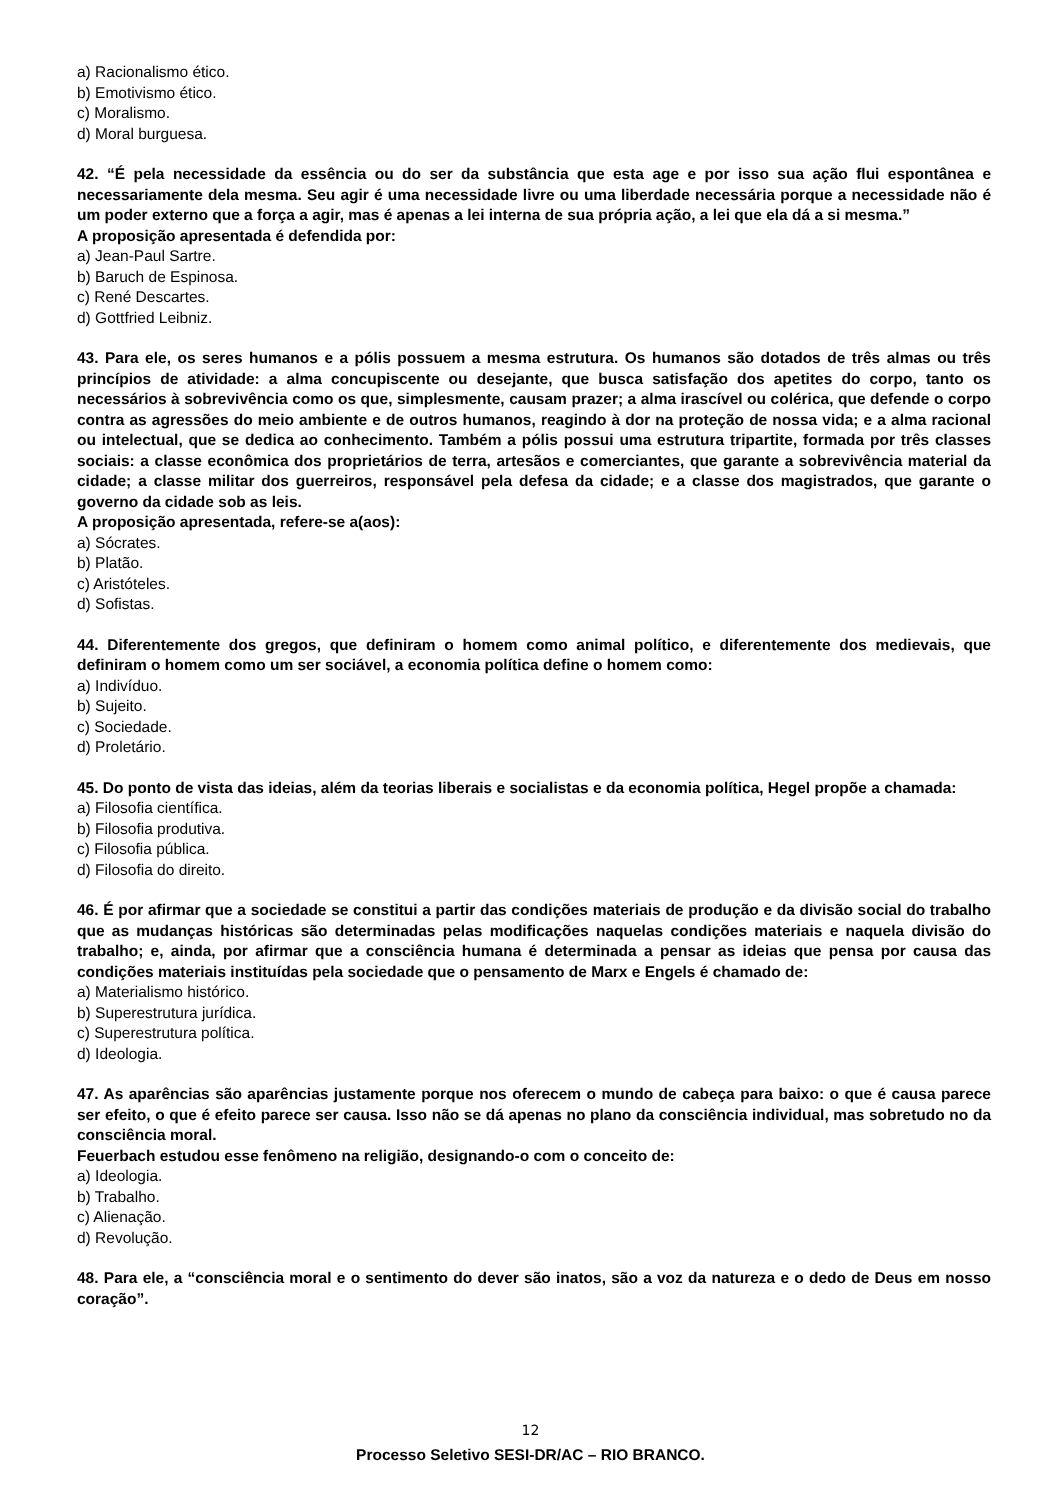a) Racionalismo ético.
b) Emotivismo ético.
c) Moralismo.
d) Moral burguesa.
42. “É pela necessidade da essência ou do ser da substância que esta age e por isso sua ação flui espontânea e necessariamente dela mesma. Seu agir é uma necessidade livre ou uma liberdade necessária porque a necessidade não é um poder externo que a força a agir, mas é apenas a lei interna de sua própria ação, a lei que ela dá a si mesma.”
A proposição apresentada é defendida por:
a) Jean-Paul Sartre.
b) Baruch de Espinosa.
c) René Descartes.
d) Gottfried Leibniz.
43. Para ele, os seres humanos e a pólis possuem a mesma estrutura. Os humanos são dotados de três almas ou três princípios de atividade: a alma concupiscente ou desejante, que busca satisfação dos apetites do corpo, tanto os necessários à sobrevivência como os que, simplesmente, causam prazer; a alma irascível ou colérica, que defende o corpo contra as agressões do meio ambiente e de outros humanos, reagindo à dor na proteção de nossa vida; e a alma racional ou intelectual, que se dedica ao conhecimento. Também a pólis possui uma estrutura tripartite, formada por três classes sociais: a classe econômica dos proprietários de terra, artesãos e comerciantes, que garante a sobrevivência material da cidade; a classe militar dos guerreiros, responsável pela defesa da cidade; e a classe dos magistrados, que garante o governo da cidade sob as leis.
A proposição apresentada, refere-se a(aos):
a) Sócrates.
b) Platão.
c) Aristóteles.
d) Sofistas.
44. Diferentemente dos gregos, que definiram o homem como animal político, e diferentemente dos medievais, que definiram o homem como um ser sociável, a economia política define o homem como:
a) Indivíduo.
b) Sujeito.
c) Sociedade.
d) Proletário.
45. Do ponto de vista das ideias, além da teorias liberais e socialistas e da economia política, Hegel propõe a chamada:
a) Filosofia científica.
b) Filosofia produtiva.
c) Filosofia pública.
d) Filosofia do direito.
46. É por afirmar que a sociedade se constitui a partir das condições materiais de produção e da divisão social do trabalho que as mudanças históricas são determinadas pelas modificações naquelas condições materiais e naquela divisão do trabalho; e, ainda, por afirmar que a consciência humana é determinada a pensar as ideias que pensa por causa das condições materiais instituídas pela sociedade que o pensamento de Marx e Engels é chamado de:
a) Materialismo histórico.
b) Superestrutura jurídica.
c) Superestrutura política.
d) Ideologia.
47. As aparências são aparências justamente porque nos oferecem o mundo de cabeça para baixo: o que é causa parece ser efeito, o que é efeito parece ser causa. Isso não se dá apenas no plano da consciência individual, mas sobretudo no da consciência moral.
Feuerbach estudou esse fenômeno na religião, designando-o com o conceito de:
a) Ideologia.
b) Trabalho.
c) Alienação.
d) Revolução.
48. Para ele, a “consciência moral e o sentimento do dever são inatos, são a voz da natureza e o dedo de Deus em nosso coração”.
12
Processo Seletivo SESI-DR/AC – RIO BRANCO.